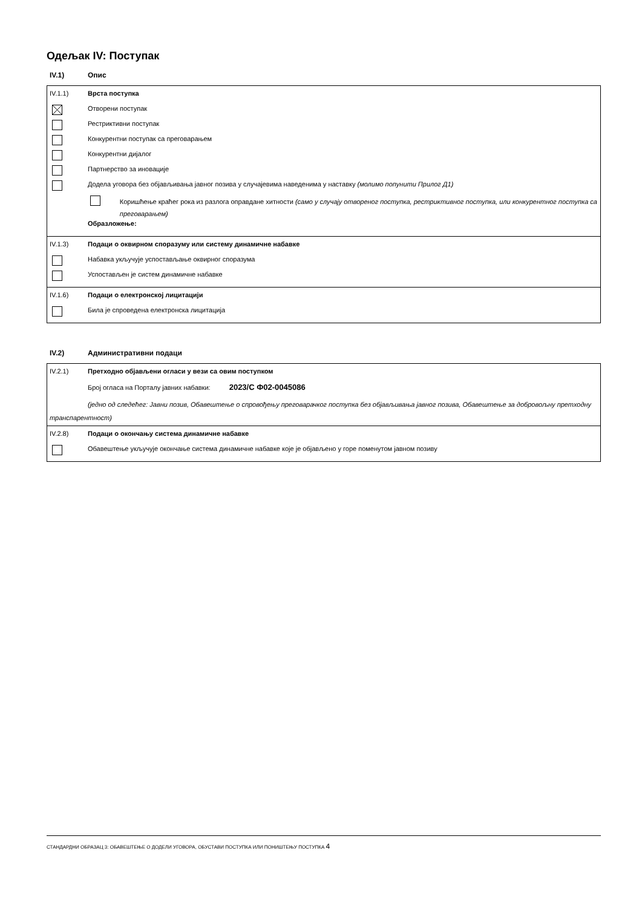Одељак IV: Поступак
IV.1) Опис
IV.1.1) Врста поступка
Отворени поступак
Рестриктивни поступак
Конкурентни поступак са преговарањем
Конкурентни дијалог
Партнерство за иновације
Додела уговора без објављивања јавног позива у случајевима наведенима у наставку (молимо попунити Прилог Д1)
Коришћење краћег рока из разлога оправдане хитности (само у случају отвореног поступка, рестриктивног поступка, или конкурентног поступка са преговарањем)
Образложење:
IV.1.3) Подаци о оквирном споразуму или систему динамичне набавке
Набавка укључује успостављање оквирног споразума
Успостављен је систем динамичне набавке
IV.1.6) Подаци о електронској лицитацији
Била је спроведена електронска лицитација
IV.2) Административни подаци
IV.2.1) Претходно објављени огласи у вези са овим поступком
Број огласа на Порталу јавних набавки: 2023/С Ф02-0045086
(једно од следећег: Јавни позив, Обавештење о спровођењу преговарачког поступка без објављивања јавног позива, Обавештење за добровољну претходну транспарентност)
IV.2.8) Подаци о окончању система динамичне набавке
Обавештење укључује окончање система динамичне набавке које је објављено у горе поменутом јавном позиву
СТАНДАРДНИ ОБРАЗАЦ 3: ОБАВЕШТЕЊЕ О ДОДЕЛИ УГОВОРА, ОБУСТАВИ ПОСТУПКА ИЛИ ПОНИШТЕЊУ ПОСТУПКА 4